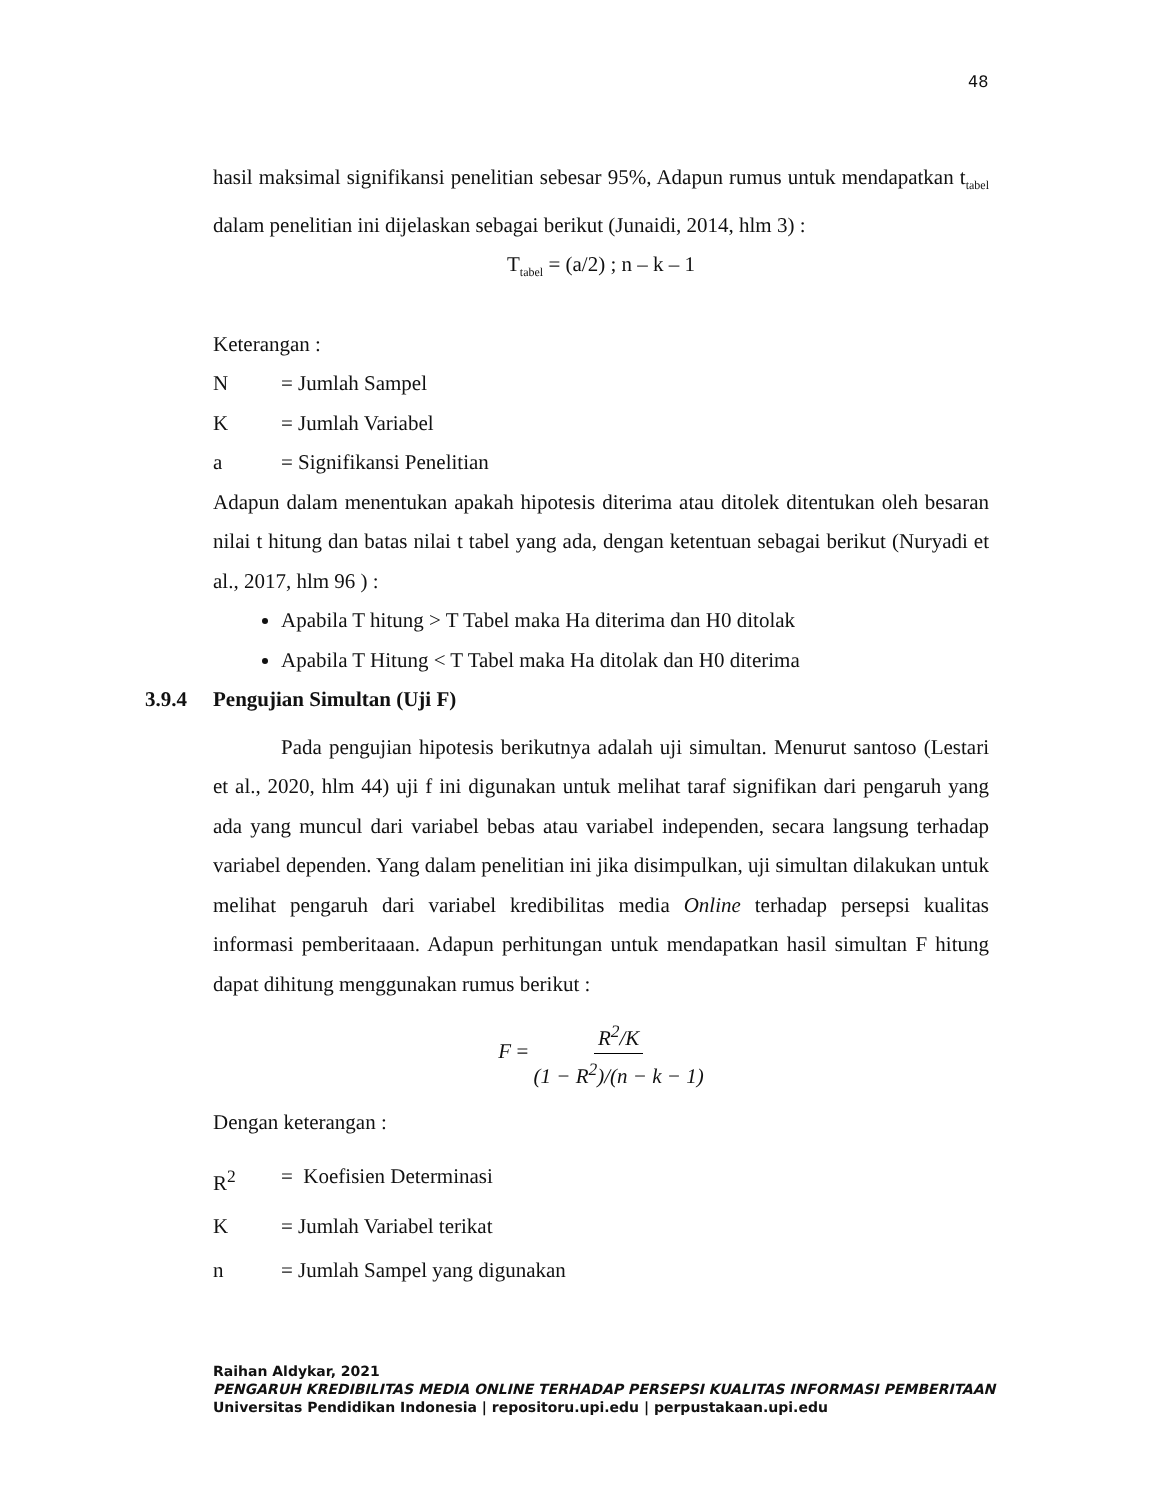48
hasil maksimal signifikansi penelitian sebesar 95%, Adapun rumus untuk mendapatkan t<sub>tabel</sub> dalam penelitian ini dijelaskan sebagai berikut (Junaidi, 2014, hlm 3) :
T<sub>tabel</sub> = (a/2) ; n – k – 1
Keterangan :
N = Jumlah Sampel
K = Jumlah Variabel
a = Signifikansi Penelitian
Adapun dalam menentukan apakah hipotesis diterima atau ditolek ditentukan oleh besaran nilai t hitung dan batas nilai t tabel yang ada, dengan ketentuan sebagai berikut (Nuryadi et al., 2017, hlm 96 ) :
Apabila T hitung > T Tabel maka Ha diterima dan H0 ditolak
Apabila T Hitung < T Tabel maka Ha ditolak dan H0 diterima
3.9.4 Pengujian Simultan (Uji F)
Pada pengujian hipotesis berikutnya adalah uji simultan. Menurut santoso (Lestari et al., 2020, hlm 44) uji f ini digunakan untuk melihat taraf signifikan dari pengaruh yang ada yang muncul dari variabel bebas atau variabel independen, secara langsung terhadap variabel dependen. Yang dalam penelitian ini jika disimpulkan, uji simultan dilakukan untuk melihat pengaruh dari variabel kredibilitas media Online terhadap persepsi kualitas informasi pemberitaaan. Adapun perhitungan untuk mendapatkan hasil simultan F hitung dapat dihitung menggunakan rumus berikut :
F = R<sup>2</sup>/K (1 − R<sup>2</sup>)/(n − k − 1)
Dengan keterangan :
R<sup>2</sup> = Koefisien Determinasi
K = Jumlah Variabel terikat
n = Jumlah Sampel yang digunakan
Raihan Aldykar, 2021
PENGARUH KREDIBILITAS MEDIA ONLINE TERHADAP PERSEPSI KUALITAS INFORMASI PEMBERITAAN
Universitas Pendidikan Indonesia | repositoru.upi.edu | perpustakaan.upi.edu